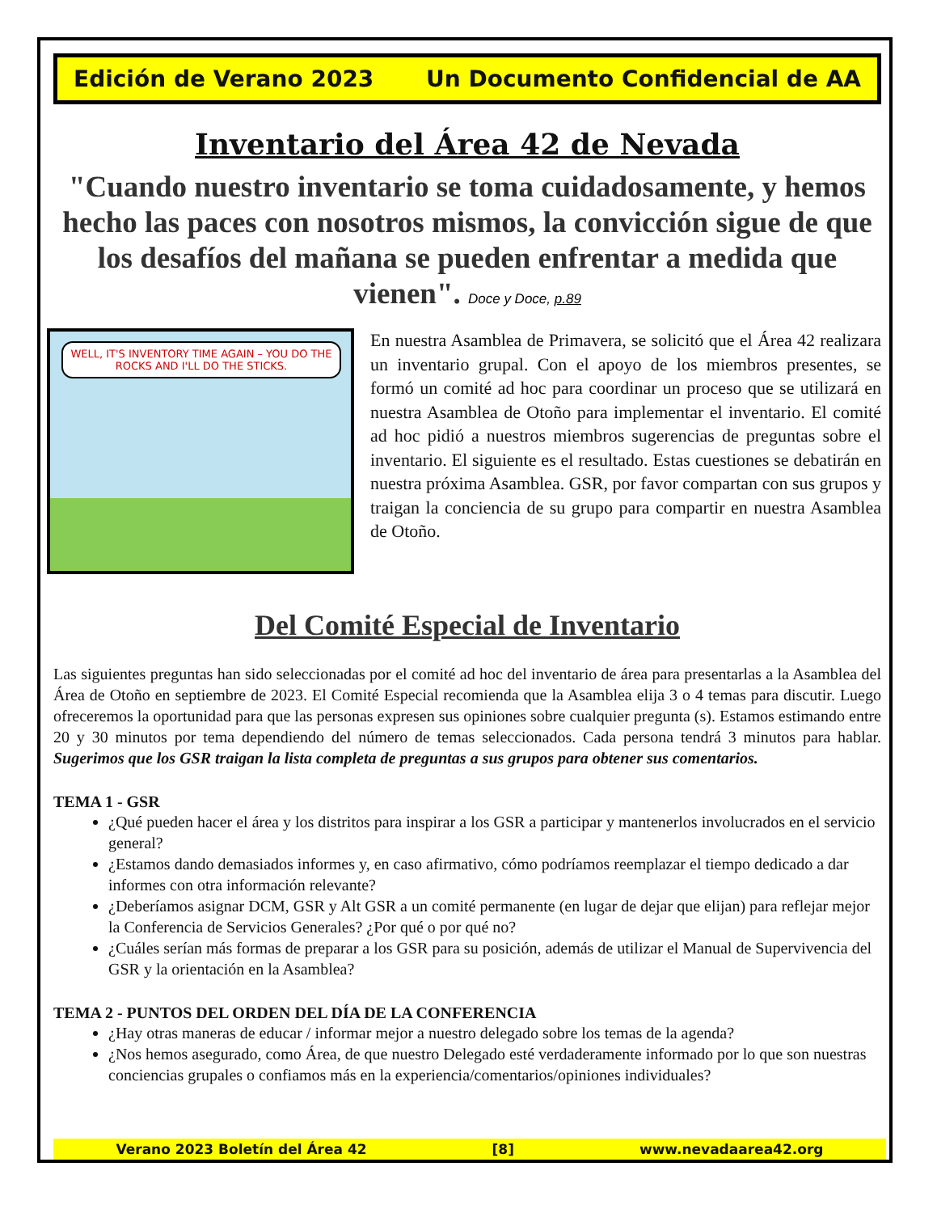Edición de Verano 2023 Un Documento Confidencial de AA
Inventario del Área 42 de Nevada
"Cuando nuestro inventario se toma cuidadosamente, y hemos hecho las paces con nosotros mismos, la convicción sigue de que los desafíos del mañana se pueden enfrentar a medida que vienen". Doce y Doce, p.89
WELL, IT'S INVENTORY TIME AGAIN – YOU DO THE ROCKS AND I'LL DO THE STICKS.
En nuestra Asamblea de Primavera, se solicitó que el Área 42 realizara un inventario grupal. Con el apoyo de los miembros presentes, se formó un comité ad hoc para coordinar un proceso que se utilizará en nuestra Asamblea de Otoño para implementar el inventario. El comité ad hoc pidió a nuestros miembros sugerencias de preguntas sobre el inventario. El siguiente es el resultado. Estas cuestiones se debatirán en nuestra próxima Asamblea. GSR, por favor compartan con sus grupos y traigan la conciencia de su grupo para compartir en nuestra Asamblea de Otoño.
Del Comité Especial de Inventario
Las siguientes preguntas han sido seleccionadas por el comité ad hoc del inventario de área para presentarlas a la Asamblea del Área de Otoño en septiembre de 2023. El Comité Especial recomienda que la Asamblea elija 3 o 4 temas para discutir. Luego ofreceremos la oportunidad para que las personas expresen sus opiniones sobre cualquier pregunta (s). Estamos estimando entre 20 y 30 minutos por tema dependiendo del número de temas seleccionados. Cada persona tendrá 3 minutos para hablar. Sugerimos que los GSR traigan la lista completa de preguntas a sus grupos para obtener sus comentarios.
TEMA 1 - GSR
¿Qué pueden hacer el área y los distritos para inspirar a los GSR a participar y mantenerlos involucrados en el servicio general?
¿Estamos dando demasiados informes y, en caso afirmativo, cómo podríamos reemplazar el tiempo dedicado a dar informes con otra información relevante?
¿Deberíamos asignar DCM, GSR y Alt GSR a un comité permanente (en lugar de dejar que elijan) para reflejar mejor la Conferencia de Servicios Generales? ¿Por qué o por qué no?
¿Cuáles serían más formas de preparar a los GSR para su posición, además de utilizar el Manual de Supervivencia del GSR y la orientación en la Asamblea?
TEMA 2 - PUNTOS DEL ORDEN DEL DÍA DE LA CONFERENCIA
¿Hay otras maneras de educar / informar mejor a nuestro delegado sobre los temas de la agenda?
¿Nos hemos asegurado, como Área, de que nuestro Delegado esté verdaderamente informado por lo que son nuestras conciencias grupales o confiamos más en la experiencia/comentarios/opiniones individuales?
Verano 2023 Boletín del Área 42 [8] www.nevadaarea42.org